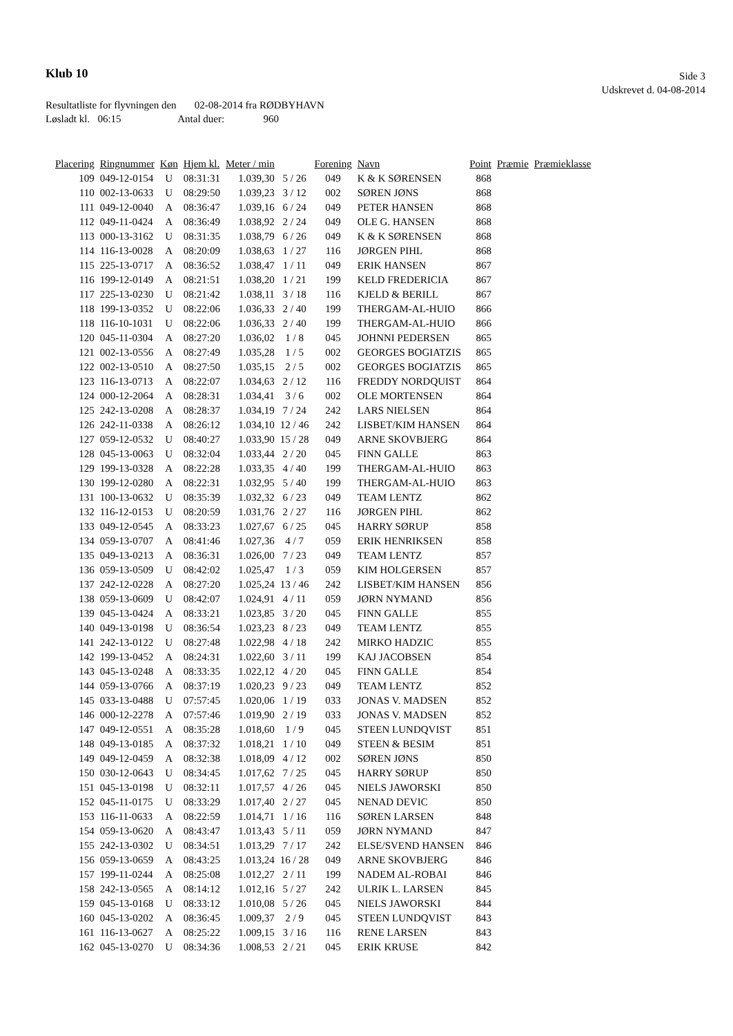Klub 10
Side 3
Udskrevet d. 04-08-2014
Resultatliste for flyvningen den 02-08-2014 fra RØDBYHAVN
Løsladt kl. 06:15 Antal duer: 960
| Placering | Ringnummer | Køn | Hjem kl. | Meter / min | | Forening | Navn | Point | Præmie | Præmieklasse |
| --- | --- | --- | --- | --- | --- | --- | --- | --- | --- | --- |
| 109 | 049-12-0154 | U | 08:31:31 | 1.039,30 | 5 / 26 | 049 | K & K SØRENSEN | 868 | | |
| 110 | 002-13-0633 | U | 08:29:50 | 1.039,23 | 3 / 12 | 002 | SØREN JØNS | 868 | | |
| 111 | 049-12-0040 | A | 08:36:47 | 1.039,16 | 6 / 24 | 049 | PETER HANSEN | 868 | | |
| 112 | 049-11-0424 | A | 08:36:49 | 1.038,92 | 2 / 24 | 049 | OLE G. HANSEN | 868 | | |
| 113 | 000-13-3162 | U | 08:31:35 | 1.038,79 | 6 / 26 | 049 | K & K SØRENSEN | 868 | | |
| 114 | 116-13-0028 | A | 08:20:09 | 1.038,63 | 1 / 27 | 116 | JØRGEN PIHL | 868 | | |
| 115 | 225-13-0717 | A | 08:36:52 | 1.038,47 | 1 / 11 | 049 | ERIK HANSEN | 867 | | |
| 116 | 199-12-0149 | A | 08:21:51 | 1.038,20 | 1 / 21 | 199 | KELD FREDERICIA | 867 | | |
| 117 | 225-13-0230 | U | 08:21:42 | 1.038,11 | 3 / 18 | 116 | KJELD & BERILL | 867 | | |
| 118 | 199-13-0352 | U | 08:22:06 | 1.036,33 | 2 / 40 | 199 | THERGAM-AL-HUIO | 866 | | |
| 118 | 116-10-1031 | U | 08:22:06 | 1.036,33 | 2 / 40 | 199 | THERGAM-AL-HUIO | 866 | | |
| 120 | 045-11-0304 | A | 08:27:20 | 1.036,02 | 1 / 8 | 045 | JOHNNI PEDERSEN | 865 | | |
| 121 | 002-13-0556 | A | 08:27:49 | 1.035,28 | 1 / 5 | 002 | GEORGES BOGIATZIS | 865 | | |
| 122 | 002-13-0510 | A | 08:27:50 | 1.035,15 | 2 / 5 | 002 | GEORGES BOGIATZIS | 865 | | |
| 123 | 116-13-0713 | A | 08:22:07 | 1.034,63 | 2 / 12 | 116 | FREDDY NORDQUIST | 864 | | |
| 124 | 000-12-2064 | A | 08:28:31 | 1.034,41 | 3 / 6 | 002 | OLE MORTENSEN | 864 | | |
| 125 | 242-13-0208 | A | 08:28:37 | 1.034,19 | 7 / 24 | 242 | LARS NIELSEN | 864 | | |
| 126 | 242-11-0338 | A | 08:26:12 | 1.034,10 | 12 / 46 | 242 | LISBET/KIM HANSEN | 864 | | |
| 127 | 059-12-0532 | U | 08:40:27 | 1.033,90 | 15 / 28 | 049 | ARNE SKOVBJERG | 864 | | |
| 128 | 045-13-0063 | U | 08:32:04 | 1.033,44 | 2 / 20 | 045 | FINN GALLE | 863 | | |
| 129 | 199-13-0328 | A | 08:22:28 | 1.033,35 | 4 / 40 | 199 | THERGAM-AL-HUIO | 863 | | |
| 130 | 199-12-0280 | A | 08:22:31 | 1.032,95 | 5 / 40 | 199 | THERGAM-AL-HUIO | 863 | | |
| 131 | 100-13-0632 | U | 08:35:39 | 1.032,32 | 6 / 23 | 049 | TEAM LENTZ | 862 | | |
| 132 | 116-12-0153 | U | 08:20:59 | 1.031,76 | 2 / 27 | 116 | JØRGEN PIHL | 862 | | |
| 133 | 049-12-0545 | A | 08:33:23 | 1.027,67 | 6 / 25 | 045 | HARRY SØRUP | 858 | | |
| 134 | 059-13-0707 | A | 08:41:46 | 1.027,36 | 4 / 7 | 059 | ERIK HENRIKSEN | 858 | | |
| 135 | 049-13-0213 | A | 08:36:31 | 1.026,00 | 7 / 23 | 049 | TEAM LENTZ | 857 | | |
| 136 | 059-13-0509 | U | 08:42:02 | 1.025,47 | 1 / 3 | 059 | KIM HOLGERSEN | 857 | | |
| 137 | 242-12-0228 | A | 08:27:20 | 1.025,24 | 13 / 46 | 242 | LISBET/KIM HANSEN | 856 | | |
| 138 | 059-13-0609 | U | 08:42:07 | 1.024,91 | 4 / 11 | 059 | JØRN NYMAND | 856 | | |
| 139 | 045-13-0424 | A | 08:33:21 | 1.023,85 | 3 / 20 | 045 | FINN GALLE | 855 | | |
| 140 | 049-13-0198 | U | 08:36:54 | 1.023,23 | 8 / 23 | 049 | TEAM LENTZ | 855 | | |
| 141 | 242-13-0122 | U | 08:27:48 | 1.022,98 | 4 / 18 | 242 | MIRKO HADZIC | 855 | | |
| 142 | 199-13-0452 | A | 08:24:31 | 1.022,60 | 3 / 11 | 199 | KAJ JACOBSEN | 854 | | |
| 143 | 045-13-0248 | A | 08:33:35 | 1.022,12 | 4 / 20 | 045 | FINN GALLE | 854 | | |
| 144 | 059-13-0766 | A | 08:37:19 | 1.020,23 | 9 / 23 | 049 | TEAM LENTZ | 852 | | |
| 145 | 033-13-0488 | U | 07:57:45 | 1.020,06 | 1 / 19 | 033 | JONAS V. MADSEN | 852 | | |
| 146 | 000-12-2278 | A | 07:57:46 | 1.019,90 | 2 / 19 | 033 | JONAS V. MADSEN | 852 | | |
| 147 | 049-12-0551 | A | 08:35:28 | 1.018,60 | 1 / 9 | 045 | STEEN LUNDQVIST | 851 | | |
| 148 | 049-13-0185 | A | 08:37:32 | 1.018,21 | 1 / 10 | 049 | STEEN & BESIM | 851 | | |
| 149 | 049-12-0459 | A | 08:32:38 | 1.018,09 | 4 / 12 | 002 | SØREN JØNS | 850 | | |
| 150 | 030-12-0643 | U | 08:34:45 | 1.017,62 | 7 / 25 | 045 | HARRY SØRUP | 850 | | |
| 151 | 045-13-0198 | U | 08:32:11 | 1.017,57 | 4 / 26 | 045 | NIELS JAWORSKI | 850 | | |
| 152 | 045-11-0175 | U | 08:33:29 | 1.017,40 | 2 / 27 | 045 | NENAD DEVIC | 850 | | |
| 153 | 116-11-0633 | A | 08:22:59 | 1.014,71 | 1 / 16 | 116 | SØREN LARSEN | 848 | | |
| 154 | 059-13-0620 | A | 08:43:47 | 1.013,43 | 5 / 11 | 059 | JØRN NYMAND | 847 | | |
| 155 | 242-13-0302 | U | 08:34:51 | 1.013,29 | 7 / 17 | 242 | ELSE/SVEND HANSEN | 846 | | |
| 156 | 059-13-0659 | A | 08:43:25 | 1.013,24 | 16 / 28 | 049 | ARNE SKOVBJERG | 846 | | |
| 157 | 199-11-0244 | A | 08:25:08 | 1.012,27 | 2 / 11 | 199 | NADEM AL-ROBAI | 846 | | |
| 158 | 242-13-0565 | A | 08:14:12 | 1.012,16 | 5 / 27 | 242 | ULRIK L. LARSEN | 845 | | |
| 159 | 045-13-0168 | U | 08:33:12 | 1.010,08 | 5 / 26 | 045 | NIELS JAWORSKI | 844 | | |
| 160 | 045-13-0202 | A | 08:36:45 | 1.009,37 | 2 / 9 | 045 | STEEN LUNDQVIST | 843 | | |
| 161 | 116-13-0627 | A | 08:25:22 | 1.009,15 | 3 / 16 | 116 | RENE LARSEN | 843 | | |
| 162 | 045-13-0270 | U | 08:34:36 | 1.008,53 | 2 / 21 | 045 | ERIK KRUSE | 842 | | |